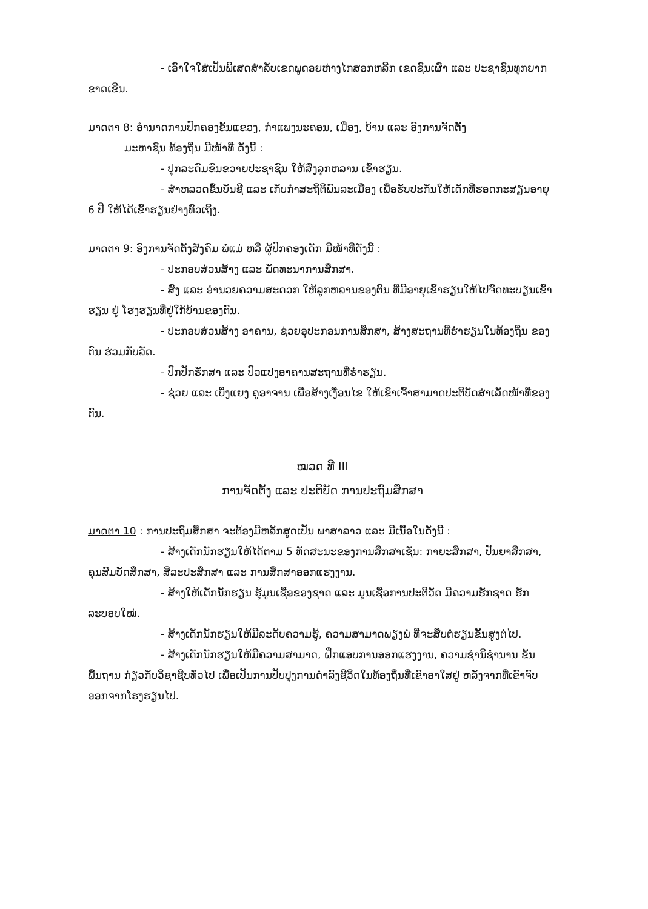- ເອົາໃຈໃສ່ເປັນພິເສດສໍາລັບເຂດພູດອຍຫ່າງໄກສອກຫລີກ ເຂດຊົນເຜົ່າ ແລະ ປະຊາຊົນທຸກຍາກຂາດເຂີນ.
ມາດຕາ 8: ອໍານາດການປົກຄອງຂັ້ນແຂວງ, ກໍາແພງນະຄອນ, ເມືອງ, ບ້ານ ແລະ ອົງການຈັດຕັ້ງ
ມະຫາຊົນ ທ້ອງຖິ່ນ ມີໜ້າທີ່ ດັ່ງນີ້ :
- ປຸກລະດົມຂົນຂວາຍປະຊາຊົນ ໃຫ້ສົ່ງລູກຫລານ ເຂົ້າຮຽນ.
- ສໍາຫລວດຂຶ້ນບັນຊີ ແລະ ເກັບກໍາສະຖິຕິພົນລະເມືອງ ເພື່ອຮັບປະກັນໃຫ້ເດັກທີ່ຮອດກະສຽນອາຍຸ 6 ປີ ໃຫ້ໄດ້ເຂົ້າຮຽນຢ່າງທົ່ວເຖິງ.
ມາດຕາ 9: ອົງການຈັດຕັ້ງສັງຄົມ ພໍ່ແມ່ ຫລື ຜູ້ປົກຄອງເດັກ ມີໜ້າທີ່ດັ່ງນີ້ :
- ປະກອບສ່ວນສ້າງ ແລະ ພັດທະນາການສຶກສາ.
- ສົ່ງ ແລະ ອໍານວຍຄວາມສະດວກ ໃຫ້ລູກຫລານຂອງຕົນ ທີ່ມີອາຍຸເຂົ້າຮຽນໃຫ້ໄປຈົດທະບຽນເຂົ້າຮຽນ ຢູ່ ໂຮງຮຽນທີ່ຢູ່ໃກ້ບ້ານຂອງຕົນ.
- ປະກອບສ່ວນສ້າງ ອາຄານ, ຊ່ວຍອຸປະກອນການສຶກສາ, ສ້າງສະຖານທີ່ຮໍ່າຮຽນໃນທ້ອງຖິ່ນ ຂອງຕົນ ຮ່ວມກັບລັດ.
- ປົກປັກຮັກສາ ແລະ ປົວແປງອາຄານສະຖານທີ່ຮໍ່າຮຽນ.
- ຊ່ວຍ ແລະ ເບິ່ງແຍງ ຄູອາຈານ ເພື່ອສ້າງເງື່ອນໄຂ ໃຫ້ເຂົາເຈົ້າສາມາດປະຕິບັດສໍາເລັດໜ້າທີ່ຂອງຕົນ.
ໝວດ ທີ III
ການຈັດຕັ້ງ ແລະ ປະຕິບັດ ການປະຖົມສຶກສາ
ມາດຕາ 10 : ການປະຖົມສຶກສາ ຈະຕ້ອງມີຫລັກສູດເປັນ ພາສາລາວ ແລະ ມີເນື້ອໃນດັ່ງນີ້ :
- ສ້າງເດັກນັກຮຽນໃຫ້ໄດ້ຕາມ 5 ທັດສະນະຂອງການສຶກສາເຊັ່ນ: ກາຍະສຶກສາ, ປັນຍາສຶກສາ, ຄຸນສົມບັດສຶກສາ, ສິລະປະສຶກສາ ແລະ ການສຶກສາອອກແຮງງານ.
- ສ້າງໃຫ້ເດັກນັກຮຽນ ຮູ້ມູນເຊື້ອຂອງຊາດ ແລະ ມູນເຊື້ອການປະຕິວັດ ມີຄວາມຮັກຊາດ ຮັກລະບອບໃໝ່.
- ສ້າງເດັກນັກຮຽນໃຫ້ມີລະດັບຄວາມຮູ້, ຄວາມສາມາດພຽງພໍ ທີ່ຈະສືບຕໍ່ຮຽນຂັ້ນສູງຕໍ່ໄປ.
- ສ້າງເດັກນັກຮຽນໃຫ້ມີຄວາມສາມາດ, ຝຶກແອບການອອກແຮງງານ, ຄວາມຊໍານິຊໍານານ ຂັ້ນພື້ນຖານ ກ່ຽວກັບວິຊາຊີບທົ່ວໄປ ເພື່ອເປັນການປັບປຸງການດໍາລົງຊີວິດໃນທ້ອງຖິ່ນທີ່ເຂົາອາໃສຢູ່ ຫລັງຈາກທີ່ເຂົາຈົບອອກຈາກໂຮງຮຽນໄປ.